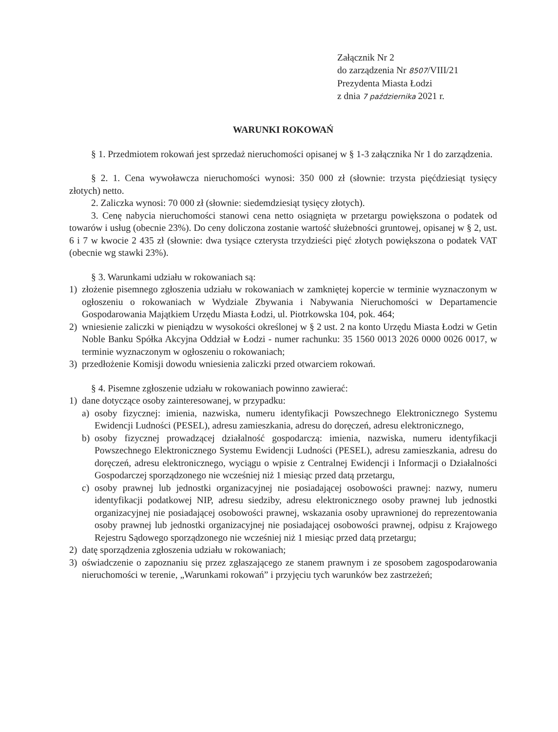Załącznik Nr 2
do zarządzenia Nr 8507/VIII/21
Prezydenta Miasta Łodzi
z dnia 7 października 2021 r.
WARUNKI ROKOWAŃ
§ 1. Przedmiotem rokowań jest sprzedaż nieruchomości opisanej w § 1-3 załącznika Nr 1 do zarządzenia.
§ 2. 1. Cena wywoławcza nieruchomości wynosi: 350 000 zł (słownie: trzysta pięćdziesiąt tysięcy złotych) netto.
2. Zaliczka wynosi: 70 000 zł (słownie: siedemdziesiąt tysięcy złotych).
3. Cenę nabycia nieruchomości stanowi cena netto osiągnięta w przetargu powiększona o podatek od towarów i usług (obecnie 23%). Do ceny doliczona zostanie wartość służebności gruntowej, opisanej w § 2, ust. 6 i 7 w kwocie 2 435 zł (słownie: dwa tysiące czterysta trzydzieści pięć złotych powiększona o podatek VAT (obecnie wg stawki 23%).
§ 3. Warunkami udziału w rokowaniach są:
1) złożenie pisemnego zgłoszenia udziału w rokowaniach w zamkniętej kopercie w terminie wyznaczonym w ogłoszeniu o rokowaniach w Wydziale Zbywania i Nabywania Nieruchomości w Departamencie Gospodarowania Majątkiem Urzędu Miasta Łodzi, ul. Piotrkowska 104, pok. 464;
2) wniesienie zaliczki w pieniądzu w wysokości określonej w § 2 ust. 2 na konto Urzędu Miasta Łodzi w Getin Noble Banku Spółka Akcyjna Oddział w Łodzi - numer rachunku: 35 1560 0013 2026 0000 0026 0017, w terminie wyznaczonym w ogłoszeniu o rokowaniach;
3) przedłożenie Komisji dowodu wniesienia zaliczki przed otwarciem rokowań.
§ 4. Pisemne zgłoszenie udziału w rokowaniach powinno zawierać:
1) dane dotyczące osoby zainteresowanej, w przypadku:
a) osoby fizycznej: imienia, nazwiska, numeru identyfikacji Powszechnego Elektronicznego Systemu Ewidencji Ludności (PESEL), adresu zamieszkania, adresu do doręczeń, adresu elektronicznego,
b) osoby fizycznej prowadzącej działalność gospodarczą: imienia, nazwiska, numeru identyfikacji Powszechnego Elektronicznego Systemu Ewidencji Ludności (PESEL), adresu zamieszkania, adresu do doręczeń, adresu elektronicznego, wyciągu o wpisie z Centralnej Ewidencji i Informacji o Działalności Gospodarczej sporządzonego nie wcześniej niż 1 miesiąc przed datą przetargu,
c) osoby prawnej lub jednostki organizacyjnej nie posiadającej osobowości prawnej: nazwy, numeru identyfikacji podatkowej NIP, adresu siedziby, adresu elektronicznego osoby prawnej lub jednostki organizacyjnej nie posiadającej osobowości prawnej, wskazania osoby uprawnionej do reprezentowania osoby prawnej lub jednostki organizacyjnej nie posiadającej osobowości prawnej, odpisu z Krajowego Rejestru Sądowego sporządzonego nie wcześniej niż 1 miesiąc przed datą przetargu;
2) datę sporządzenia zgłoszenia udziału w rokowaniach;
3) oświadczenie o zapoznaniu się przez zgłaszającego ze stanem prawnym i ze sposobem zagospodarowania nieruchomości w terenie, „Warunkami rokowań” i przyjęciu tych warunków bez zastrzeżeń;